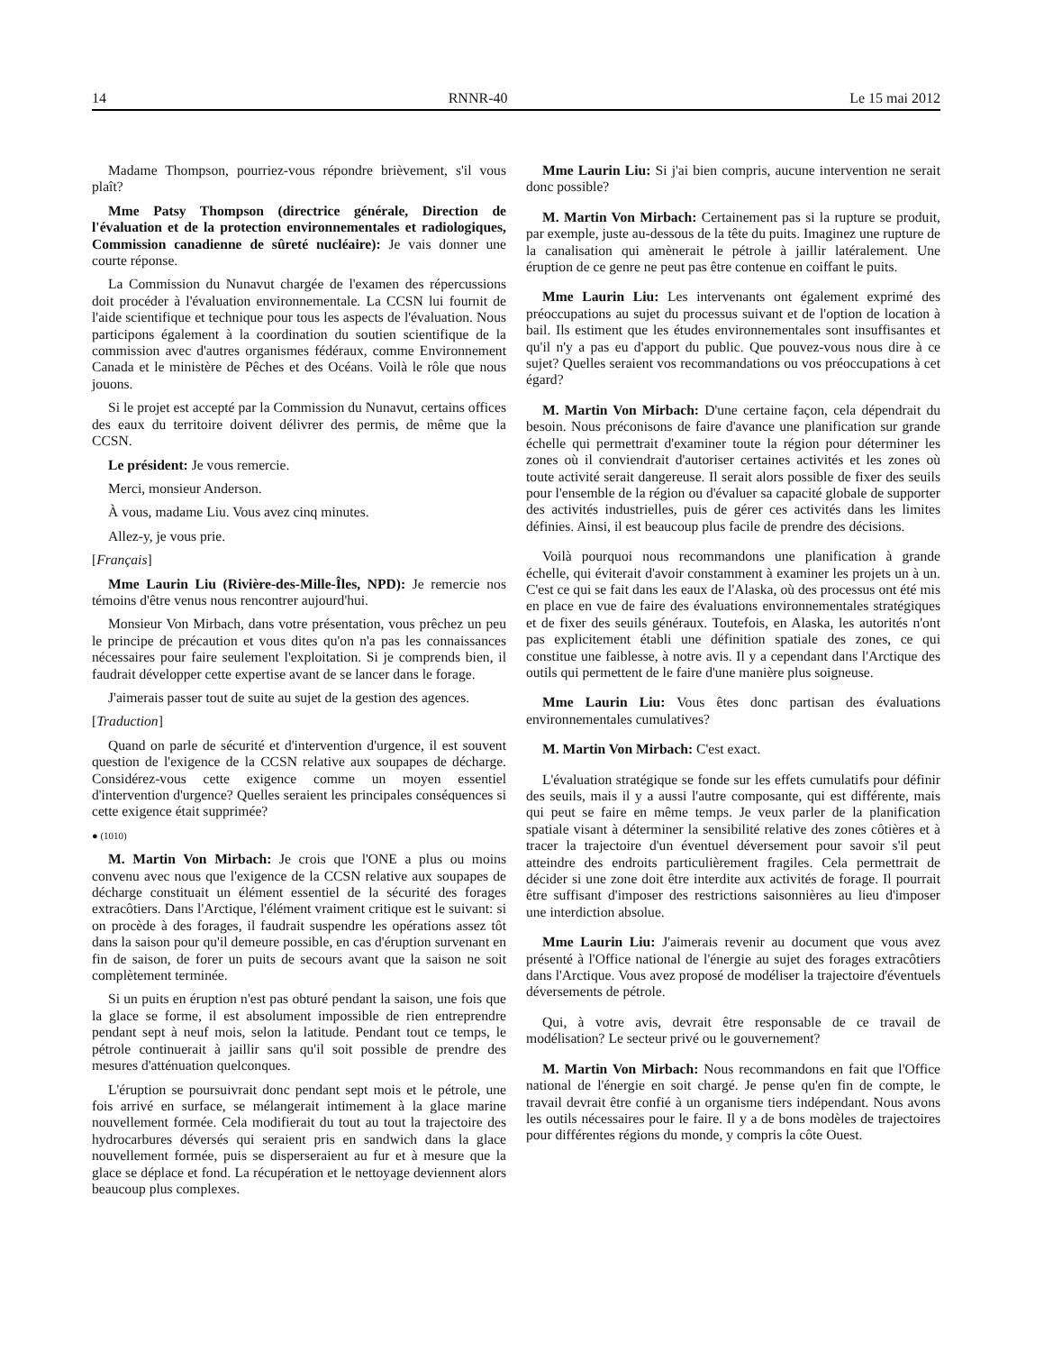14 RNNR-40 Le 15 mai 2012
Madame Thompson, pourriez-vous répondre brièvement, s'il vous plaît?
Mme Patsy Thompson (directrice générale, Direction de l'évaluation et de la protection environnementales et radiologiques, Commission canadienne de sûreté nucléaire): Je vais donner une courte réponse.
La Commission du Nunavut chargée de l'examen des répercussions doit procéder à l'évaluation environnementale. La CCSN lui fournit de l'aide scientifique et technique pour tous les aspects de l'évaluation. Nous participons également à la coordination du soutien scientifique de la commission avec d'autres organismes fédéraux, comme Environnement Canada et le ministère de Pêches et des Océans. Voilà le rôle que nous jouons.
Si le projet est accepté par la Commission du Nunavut, certains offices des eaux du territoire doivent délivrer des permis, de même que la CCSN.
Le président: Je vous remercie.
Merci, monsieur Anderson.
À vous, madame Liu. Vous avez cinq minutes.
Allez-y, je vous prie.
[Français]
Mme Laurin Liu (Rivière-des-Mille-Îles, NPD): Je remercie nos témoins d'être venus nous rencontrer aujourd'hui.
Monsieur Von Mirbach, dans votre présentation, vous prêchez un peu le principe de précaution et vous dites qu'on n'a pas les connaissances nécessaires pour faire seulement l'exploitation. Si je comprends bien, il faudrait développer cette expertise avant de se lancer dans le forage.
J'aimerais passer tout de suite au sujet de la gestion des agences.
[Traduction]
Quand on parle de sécurité et d'intervention d'urgence, il est souvent question de l'exigence de la CCSN relative aux soupapes de décharge. Considérez-vous cette exigence comme un moyen essentiel d'intervention d'urgence? Quelles seraient les principales conséquences si cette exigence était supprimée?
● (1010)
M. Martin Von Mirbach: Je crois que l'ONE a plus ou moins convenu avec nous que l'exigence de la CCSN relative aux soupapes de décharge constituait un élément essentiel de la sécurité des forages extracôtiers. Dans l'Arctique, l'élément vraiment critique est le suivant: si on procède à des forages, il faudrait suspendre les opérations assez tôt dans la saison pour qu'il demeure possible, en cas d'éruption survenant en fin de saison, de forer un puits de secours avant que la saison ne soit complètement terminée.
Si un puits en éruption n'est pas obturé pendant la saison, une fois que la glace se forme, il est absolument impossible de rien entreprendre pendant sept à neuf mois, selon la latitude. Pendant tout ce temps, le pétrole continuerait à jaillir sans qu'il soit possible de prendre des mesures d'atténuation quelconques.
L'éruption se poursuivrait donc pendant sept mois et le pétrole, une fois arrivé en surface, se mélangerait intimement à la glace marine nouvellement formée. Cela modifierait du tout au tout la trajectoire des hydrocarbures déversés qui seraient pris en sandwich dans la glace nouvellement formée, puis se disperseraient au fur et à mesure que la glace se déplace et fond. La récupération et le nettoyage deviennent alors beaucoup plus complexes.
Mme Laurin Liu: Si j'ai bien compris, aucune intervention ne serait donc possible?
M. Martin Von Mirbach: Certainement pas si la rupture se produit, par exemple, juste au-dessous de la tête du puits. Imaginez une rupture de la canalisation qui amènerait le pétrole à jaillir latéralement. Une éruption de ce genre ne peut pas être contenue en coiffant le puits.
Mme Laurin Liu: Les intervenants ont également exprimé des préoccupations au sujet du processus suivant et de l'option de location à bail. Ils estiment que les études environnementales sont insuffisantes et qu'il n'y a pas eu d'apport du public. Que pouvez-vous nous dire à ce sujet? Quelles seraient vos recommandations ou vos préoccupations à cet égard?
M. Martin Von Mirbach: D'une certaine façon, cela dépendrait du besoin. Nous préconisons de faire d'avance une planification sur grande échelle qui permettrait d'examiner toute la région pour déterminer les zones où il conviendrait d'autoriser certaines activités et les zones où toute activité serait dangereuse. Il serait alors possible de fixer des seuils pour l'ensemble de la région ou d'évaluer sa capacité globale de supporter des activités industrielles, puis de gérer ces activités dans les limites définies. Ainsi, il est beaucoup plus facile de prendre des décisions.
Voilà pourquoi nous recommandons une planification à grande échelle, qui éviterait d'avoir constamment à examiner les projets un à un. C'est ce qui se fait dans les eaux de l'Alaska, où des processus ont été mis en place en vue de faire des évaluations environnementales stratégiques et de fixer des seuils généraux. Toutefois, en Alaska, les autorités n'ont pas explicitement établi une définition spatiale des zones, ce qui constitue une faiblesse, à notre avis. Il y a cependant dans l'Arctique des outils qui permettent de le faire d'une manière plus soigneuse.
Mme Laurin Liu: Vous êtes donc partisan des évaluations environnementales cumulatives?
M. Martin Von Mirbach: C'est exact.
L'évaluation stratégique se fonde sur les effets cumulatifs pour définir des seuils, mais il y a aussi l'autre composante, qui est différente, mais qui peut se faire en même temps. Je veux parler de la planification spatiale visant à déterminer la sensibilité relative des zones côtières et à tracer la trajectoire d'un éventuel déversement pour savoir s'il peut atteindre des endroits particulièrement fragiles. Cela permettrait de décider si une zone doit être interdite aux activités de forage. Il pourrait être suffisant d'imposer des restrictions saisonnières au lieu d'imposer une interdiction absolue.
Mme Laurin Liu: J'aimerais revenir au document que vous avez présenté à l'Office national de l'énergie au sujet des forages extracôtiers dans l'Arctique. Vous avez proposé de modéliser la trajectoire d'éventuels déversements de pétrole.
Qui, à votre avis, devrait être responsable de ce travail de modélisation? Le secteur privé ou le gouvernement?
M. Martin Von Mirbach: Nous recommandons en fait que l'Office national de l'énergie en soit chargé. Je pense qu'en fin de compte, le travail devrait être confié à un organisme tiers indépendant. Nous avons les outils nécessaires pour le faire. Il y a de bons modèles de trajectoires pour différentes régions du monde, y compris la côte Ouest.